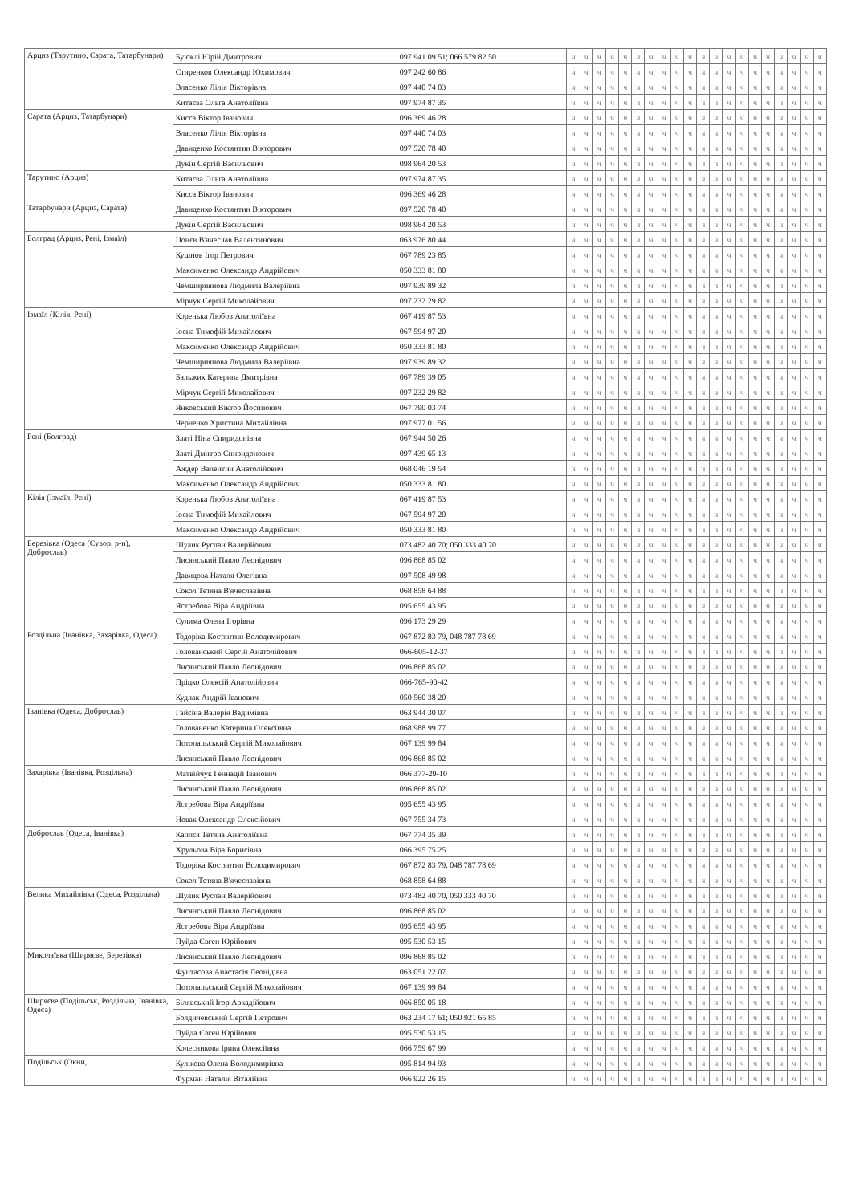| Арциз (Тарутино, Сарата, Татарбунари) | Буюклі Юрій Дмитрович | 097 941 09 51; 066 579 82 50 | ч | ч | ч | ч | ч | ч | ч | ч | ч | ч | ч | ч | ч | ч | ч | ч | ч | ч | ч | ч |
| | Стиренков Олександр Юхимович | 097 242 60 86 | ч | ч | ч | ч | ч | ч | ч | ч | ч | ч | ч | ч | ч | ч | ч | ч | ч | ч | ч | ч |
| | Власенко Лілія Вікторівна | 097 440 74 03 | ч | ч | ч | ч | ч | ч | ч | ч | ч | ч | ч | ч | ч | ч | ч | ч | ч | ч | ч | ч |
| | Китаєва Ольга Анатоліївна | 097 974 87 35 | ч | ч | ч | ч | ч | ч | ч | ч | ч | ч | ч | ч | ч | ч | ч | ч | ч | ч | ч | ч |
| Сарата (Арциз, Татарбунари) | Кисса Віктор Іванович | 096 369 46 28 | ч | ч | ч | ч | ч | ч | ч | ч | ч | ч | ч | ч | ч | ч | ч | ч | ч | ч | ч | ч |
| | Власенко Лілія Вікторівна | 097 440 74 03 | ч | ч | ч | ч | ч | ч | ч | ч | ч | ч | ч | ч | ч | ч | ч | ч | ч | ч | ч | ч |
| | Давиденко Костянтин Вікторович | 097 520 78 40 | ч | ч | ч | ч | ч | ч | ч | ч | ч | ч | ч | ч | ч | ч | ч | ч | ч | ч | ч | ч |
| | Дукін Сергій Васильович | 098 964 20 53 | ч | ч | ч | ч | ч | ч | ч | ч | ч | ч | ч | ч | ч | ч | ч | ч | ч | ч | ч | ч |
| Тарутино (Арциз) | Китаєва Ольга Анатоліївна | 097 974 87 35 | ч | ч | ч | ч | ч | ч | ч | ч | ч | ч | ч | ч | ч | ч | ч | ч | ч | ч | ч | ч |
| | Кисса Віктор Іванович | 096 369 46 28 | ч | ч | ч | ч | ч | ч | ч | ч | ч | ч | ч | ч | ч | ч | ч | ч | ч | ч | ч | ч |
| Татарбунари (Арциз, Сарата) | Давиденко Костянтин Вікторович | 097 520 78 40 | ч | ч | ч | ч | ч | ч | ч | ч | ч | ч | ч | ч | ч | ч | ч | ч | ч | ч | ч | ч |
| | Дукін Сергій Васильович | 098 964 20 53 | ч | ч | ч | ч | ч | ч | ч | ч | ч | ч | ч | ч | ч | ч | ч | ч | ч | ч | ч | ч |
| Болград (Арциз, Рені, Ізмаїл) | Цонєв В'ячеслав Валентинович | 063 976 80 44 | ч | ч | ч | ч | ч | ч | ч | ч | ч | ч | ч | ч | ч | ч | ч | ч | ч | ч | ч | ч |
| | Кушнов Ігор Петрович | 067 789 23 85 | ч | ч | ч | ч | ч | ч | ч | ч | ч | ч | ч | ч | ч | ч | ч | ч | ч | ч | ч | ч |
| | Максименко Олександр Андрійович | 050 333 81 80 | ч | ч | ч | ч | ч | ч | ч | ч | ч | ч | ч | ч | ч | ч | ч | ч | ч | ч | ч | ч |
| | Чемшириянова Людмила Валеріївна | 097 939 89 32 | ч | ч | ч | ч | ч | ч | ч | ч | ч | ч | ч | ч | ч | ч | ч | ч | ч | ч | ч | ч |
| | Мірчук Сергій Миколайович | 097 232 29 82 | ч | ч | ч | ч | ч | ч | ч | ч | ч | ч | ч | ч | ч | ч | ч | ч | ч | ч | ч | ч |
| Ізмаїл (Кілія, Рені) | Коренька Любов Анатоліївна | 067 419 87 53 | ч | ч | ч | ч | ч | ч | ч | ч | ч | ч | ч | ч | ч | ч | ч | ч | ч | ч | ч | ч |
| | Іосиа Тимофій Михайлович | 067 594 97 20 | ч | ч | ч | ч | ч | ч | ч | ч | ч | ч | ч | ч | ч | ч | ч | ч | ч | ч | ч | ч |
| | Максименко Олександр Андрійович | 050 333 81 80 | ч | ч | ч | ч | ч | ч | ч | ч | ч | ч | ч | ч | ч | ч | ч | ч | ч | ч | ч | ч |
| | Чемшириянова Людмила Валеріївна | 097 939 89 32 | ч | ч | ч | ч | ч | ч | ч | ч | ч | ч | ч | ч | ч | ч | ч | ч | ч | ч | ч | ч |
| | Бальжик Катерина Дмитрівна | 067 789 39 05 | ч | ч | ч | ч | ч | ч | ч | ч | ч | ч | ч | ч | ч | ч | ч | ч | ч | ч | ч | ч |
| | Мірчук Сергій Миколайович | 097 232 29 82 | ч | ч | ч | ч | ч | ч | ч | ч | ч | ч | ч | ч | ч | ч | ч | ч | ч | ч | ч | ч |
| | Янковський Віктор Йосипович | 067 790 03 74 | ч | ч | ч | ч | ч | ч | ч | ч | ч | ч | ч | ч | ч | ч | ч | ч | ч | ч | ч | ч |
| | Черненко Христина Михайлівна | 097 977 01 56 | ч | ч | ч | ч | ч | ч | ч | ч | ч | ч | ч | ч | ч | ч | ч | ч | ч | ч | ч | ч |
| Рені (Болград) | Златі Ніна Спиридонівна | 067 944 50 26 | ч | ч | ч | ч | ч | ч | ч | ч | ч | ч | ч | ч | ч | ч | ч | ч | ч | ч | ч | ч |
| | Златі Дмитро Спиридонович | 097 439 65 13 | ч | ч | ч | ч | ч | ч | ч | ч | ч | ч | ч | ч | ч | ч | ч | ч | ч | ч | ч | ч |
| | Аждер Валентин Анатолійович | 068 046 19 54 | ч | ч | ч | ч | ч | ч | ч | ч | ч | ч | ч | ч | ч | ч | ч | ч | ч | ч | ч | ч |
| | Максименко Олександр Андрійович | 050 333 81 80 | ч | ч | ч | ч | ч | ч | ч | ч | ч | ч | ч | ч | ч | ч | ч | ч | ч | ч | ч | ч |
| Кілія (Ізмаїл, Рені) | Коренька Любов Анатоліївна | 067 419 87 53 | ч | ч | ч | ч | ч | ч | ч | ч | ч | ч | ч | ч | ч | ч | ч | ч | ч | ч | ч | ч |
| | Іосиа Тимофій Михайлович | 067 594 97 20 | ч | ч | ч | ч | ч | ч | ч | ч | ч | ч | ч | ч | ч | ч | ч | ч | ч | ч | ч | ч |
| | Максименко Олександр Андрійович | 050 333 81 80 | ч | ч | ч | ч | ч | ч | ч | ч | ч | ч | ч | ч | ч | ч | ч | ч | ч | ч | ч | ч |
| Березівка (Одеса (Сувор. р-н), Доброслав) | Шулик Руслан Валерійович | 073 482 40 70; 050 333 40 70 | ч | ч | ч | ч | ч | ч | ч | ч | ч | ч | ч | ч | ч | ч | ч | ч | ч | ч | ч | ч |
| | Лисянський Павло Леонідович | 096 868 85 02 | ч | ч | ч | ч | ч | ч | ч | ч | ч | ч | ч | ч | ч | ч | ч | ч | ч | ч | ч | ч |
| | Давидова Наталя Олегівна | 097 508 49 98 | ч | ч | ч | ч | ч | ч | ч | ч | ч | ч | ч | ч | ч | ч | ч | ч | ч | ч | ч | ч |
| | Сокол Тетяна В'ячеславівна | 068 858 64 88 | ч | ч | ч | ч | ч | ч | ч | ч | ч | ч | ч | ч | ч | ч | ч | ч | ч | ч | ч | ч |
| | Ястребова Віра Андріївна | 095 655 43 95 | ч | ч | ч | ч | ч | ч | ч | ч | ч | ч | ч | ч | ч | ч | ч | ч | ч | ч | ч | ч |
| | Сулима Олена Ігорівна | 096 173 29 29 | ч | ч | ч | ч | ч | ч | ч | ч | ч | ч | ч | ч | ч | ч | ч | ч | ч | ч | ч | ч |
| Роздільна (Іванівка, Захарівка, Одеса) | Тодоріка Костянтин Володимирович | 067 872 83 79, 048 787 78 69 | ч | ч | ч | ч | ч | ч | ч | ч | ч | ч | ч | ч | ч | ч | ч | ч | ч | ч | ч | ч |
| | Голованський Сергій Анатолійович | 066-605-12-37 | ч | ч | ч | ч | ч | ч | ч | ч | ч | ч | ч | ч | ч | ч | ч | ч | ч | ч | ч | ч |
| | Лисянський Павло Леонідович | 096 868 85 02 | ч | ч | ч | ч | ч | ч | ч | ч | ч | ч | ч | ч | ч | ч | ч | ч | ч | ч | ч | ч |
| | Пріцко Олексій Анатолійович | 066-765-90-42 | ч | ч | ч | ч | ч | ч | ч | ч | ч | ч | ч | ч | ч | ч | ч | ч | ч | ч | ч | ч |
| | Кудлак Андрій Іванович | 050 560 38 20 | ч | ч | ч | ч | ч | ч | ч | ч | ч | ч | ч | ч | ч | ч | ч | ч | ч | ч | ч | ч |
| Іванівка (Одеса, Доброслав) | Гайсіна Валерія Вадимівна | 063 944 30 07 | ч | ч | ч | ч | ч | ч | ч | ч | ч | ч | ч | ч | ч | ч | ч | ч | ч | ч | ч | ч |
| | Голованенко Катерина Олексіївна | 068 988 99 77 | ч | ч | ч | ч | ч | ч | ч | ч | ч | ч | ч | ч | ч | ч | ч | ч | ч | ч | ч | ч |
| | Потопальський Сергій Миколайович | 067 139 99 84 | ч | ч | ч | ч | ч | ч | ч | ч | ч | ч | ч | ч | ч | ч | ч | ч | ч | ч | ч | ч |
| | Лисянський Павло Леонідович | 096 868 85 02 | ч | ч | ч | ч | ч | ч | ч | ч | ч | ч | ч | ч | ч | ч | ч | ч | ч | ч | ч | ч |
| Захарівка (Іванівка, Роздільна) | Матвійчук Геннадій Іванович | 066 377-29-10 | ч | ч | ч | ч | ч | ч | ч | ч | ч | ч | ч | ч | ч | ч | ч | ч | ч | ч | ч | ч |
| | Лисянський Павло Леонідович | 096 868 85 02 | ч | ч | ч | ч | ч | ч | ч | ч | ч | ч | ч | ч | ч | ч | ч | ч | ч | ч | ч | ч |
| | Ястребова Віра Андріївна | 095 655 43 95 | ч | ч | ч | ч | ч | ч | ч | ч | ч | ч | ч | ч | ч | ч | ч | ч | ч | ч | ч | ч |
| | Новак Олександр Олексійович | 067 755 34 73 | ч | ч | ч | ч | ч | ч | ч | ч | ч | ч | ч | ч | ч | ч | ч | ч | ч | ч | ч | ч |
| Доброслав (Одеса, Іванівка) | Каплєя Тетяна Анатоліївна | 067 774 35 39 | ч | ч | ч | ч | ч | ч | ч | ч | ч | ч | ч | ч | ч | ч | ч | ч | ч | ч | ч | ч |
| | Хрульова Віра Борисівна | 066 395 75 25 | ч | ч | ч | ч | ч | ч | ч | ч | ч | ч | ч | ч | ч | ч | ч | ч | ч | ч | ч | ч |
| | Тодоріка Костянтин Володимирович | 067 872 83 79, 048 787 78 69 | ч | ч | ч | ч | ч | ч | ч | ч | ч | ч | ч | ч | ч | ч | ч | ч | ч | ч | ч | ч |
| | Сокол Тетяна В'ячеславівна | 068 858 64 88 | ч | ч | ч | ч | ч | ч | ч | ч | ч | ч | ч | ч | ч | ч | ч | ч | ч | ч | ч | ч |
| Велика Михайлівка (Одеса, Роздільна) | Шулик Руслан Валерійович | 073 482 40 70, 050 333 40 70 | ч | ч | ч | ч | ч | ч | ч | ч | ч | ч | ч | ч | ч | ч | ч | ч | ч | ч | ч | ч |
| | Лисянський Павло Леонідович | 096 868 85 02 | ч | ч | ч | ч | ч | ч | ч | ч | ч | ч | ч | ч | ч | ч | ч | ч | ч | ч | ч | ч |
| | Ястребова Віра Андріївна | 095 655 43 95 | ч | ч | ч | ч | ч | ч | ч | ч | ч | ч | ч | ч | ч | ч | ч | ч | ч | ч | ч | ч |
| | Пуйда Євген Юрійович | 095 530 53 15 | ч | ч | ч | ч | ч | ч | ч | ч | ч | ч | ч | ч | ч | ч | ч | ч | ч | ч | ч | ч |
| Миколаївка (Ширяєве, Березівка) | Лисянський Павло Леонідович | 096 868 85 02 | ч | ч | ч | ч | ч | ч | ч | ч | ч | ч | ч | ч | ч | ч | ч | ч | ч | ч | ч | ч |
| | Фунтасова Анастасія Леонідівна | 063 051 22 07 | ч | ч | ч | ч | ч | ч | ч | ч | ч | ч | ч | ч | ч | ч | ч | ч | ч | ч | ч | ч |
| | Потопальський Сергій Миколайович | 067 139 99 84 | ч | ч | ч | ч | ч | ч | ч | ч | ч | ч | ч | ч | ч | ч | ч | ч | ч | ч | ч | ч |
| Ширяєве (Подільськ, Роздільна, Іванівка, Одеса) | Білявський Ігор Аркадійович | 066 850 05 18 | ч | ч | ч | ч | ч | ч | ч | ч | ч | ч | ч | ч | ч | ч | ч | ч | ч | ч | ч | ч |
| | Болдичевський Сергій Петрович | 063 234 17 61; 050 921 65 85 | ч | ч | ч | ч | ч | ч | ч | ч | ч | ч | ч | ч | ч | ч | ч | ч | ч | ч | ч | ч |
| | Пуйда Євген Юрійович | 095 530 53 15 | ч | ч | ч | ч | ч | ч | ч | ч | ч | ч | ч | ч | ч | ч | ч | ч | ч | ч | ч | ч |
| | Колесникова Ірина Олексіївна | 066 759 67 99 | ч | ч | ч | ч | ч | ч | ч | ч | ч | ч | ч | ч | ч | ч | ч | ч | ч | ч | ч | ч |
| Подільськ (Окни, | Кулікова Олена Володимирівна | 095 814 94 93 | ч | ч | ч | ч | ч | ч | ч | ч | ч | ч | ч | ч | ч | ч | ч | ч | ч | ч | ч | ч |
| | Фурман Наталія Віталіївна | 066 922 26 15 | ч | ч | ч | ч | ч | ч | ч | ч | ч | ч | ч | ч | ч | ч | ч | ч | ч | ч | ч | ч |